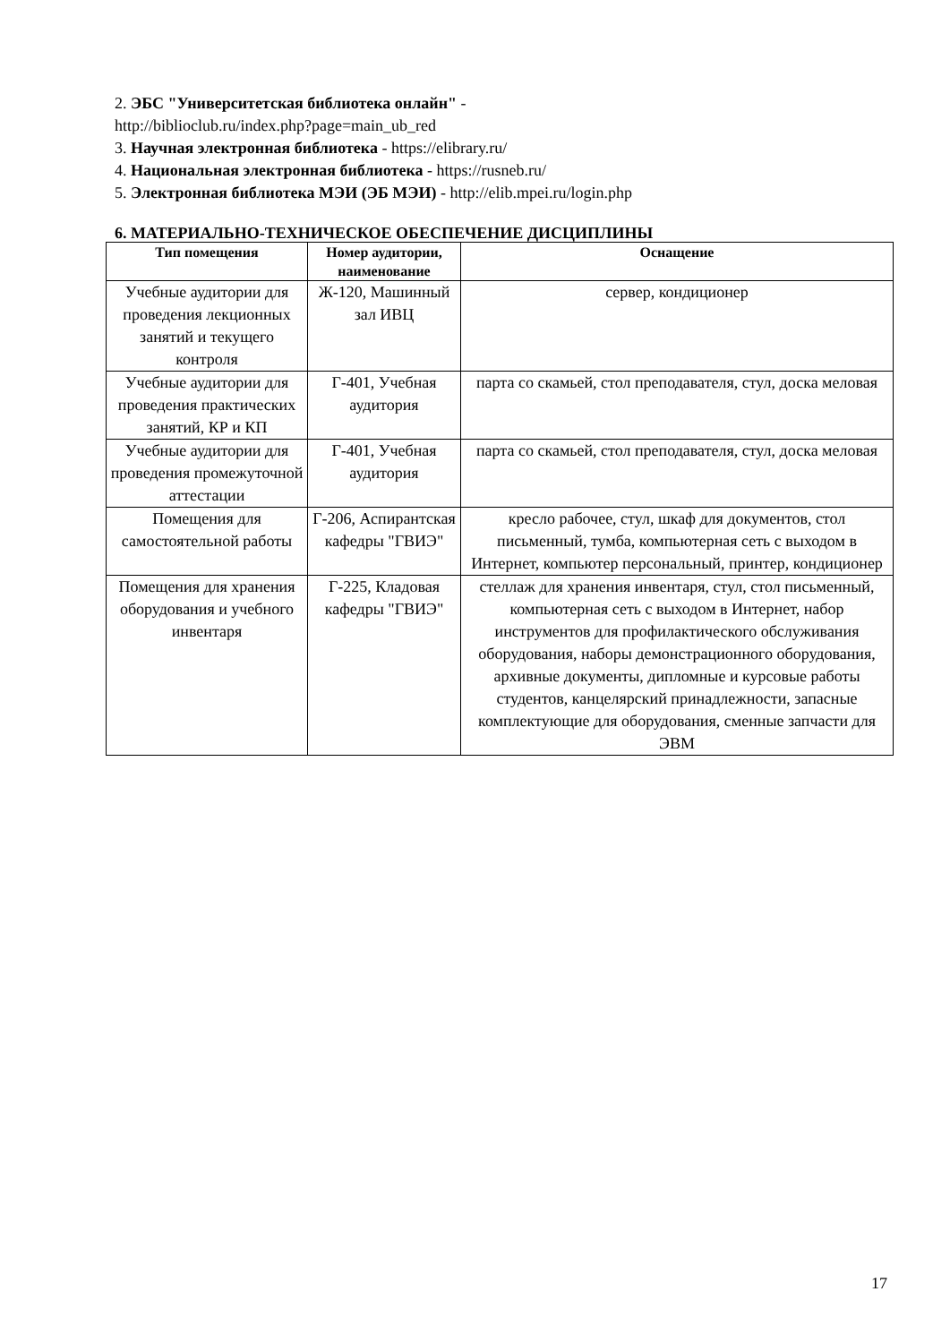2. ЭБС "Университетская библиотека онлайн" -
http://biblioclub.ru/index.php?page=main_ub_red
3. Научная электронная библиотека - https://elibrary.ru/
4. Национальная электронная библиотека - https://rusneb.ru/
5. Электронная библиотека МЭИ (ЭБ МЭИ) - http://elib.mpei.ru/login.php
6. МАТЕРИАЛЬНО-ТЕХНИЧЕСКОЕ ОБЕСПЕЧЕНИЕ ДИСЦИПЛИНЫ
| Тип помещения | Номер аудитории, наименование | Оснащение |
| --- | --- | --- |
| Учебные аудитории для проведения лекционных занятий и текущего контроля | Ж-120, Машинный зал ИВЦ | сервер, кондиционер |
| Учебные аудитории для проведения практических занятий, КР и КП | Г-401, Учебная аудитория | парта со скамьей, стол преподавателя, стул, доска меловая |
| Учебные аудитории для проведения промежуточной аттестации | Г-401, Учебная аудитория | парта со скамьей, стол преподавателя, стул, доска меловая |
| Помещения для самостоятельной работы | Г-206, Аспирантская кафедры "ГВИЭ" | кресло рабочее, стул, шкаф для документов, стол письменный, тумба, компьютерная сеть с выходом в Интернет, компьютер персональный, принтер, кондиционер |
| Помещения для хранения оборудования и учебного инвентаря | Г-225, Кладовая кафедры "ГВИЭ" | стеллаж для хранения инвентаря, стул, стол письменный, компьютерная сеть с выходом в Интернет, набор инструментов для профилактического обслуживания оборудования, наборы демонстрационного оборудования, архивные документы, дипломные и курсовые работы студентов, канцелярский принадлежности, запасные комплектующие для оборудования, сменные запчасти для ЭВМ |
17